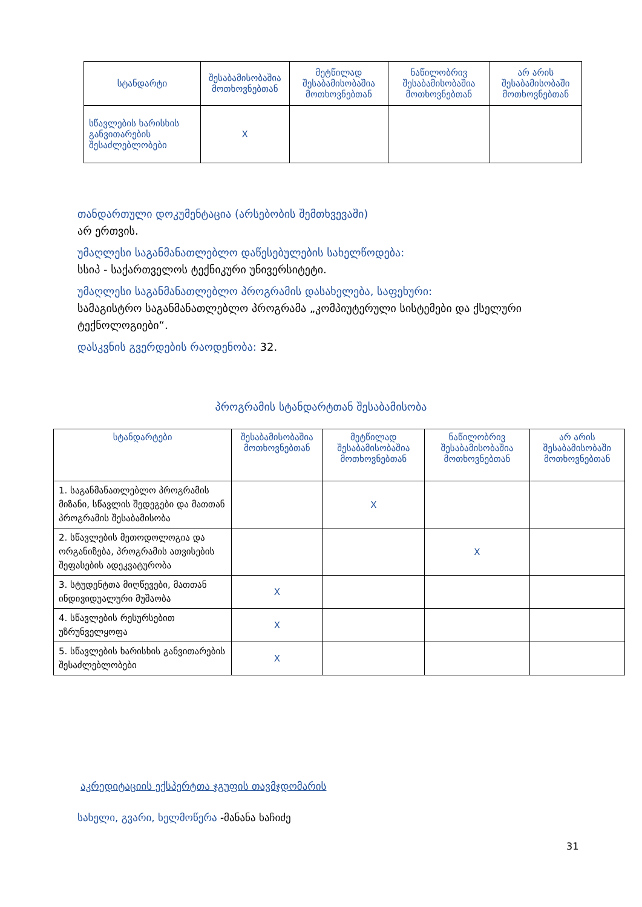| სტანდარტი | შესაბამისობაშია მოთხოვნებთან | მეტწილად შესაბამისობაშია მოთხოვნებთან | ნაწილობრივ შესაბამისობაშია მოთხოვნებთან | არ არის შესაბამისობაში მოთხოვნებთან |
| --- | --- | --- | --- | --- |
| სწავლების ხარისხის განვითარების შესაძლებლობები | X | | | |
თანდართული დოკუმენტაცია (არსებობის შემთხვევაში)
არ ერთვის.
უმაღლესი საგანმანათლებლო დაწესებულების სახელწოდება:
სსიპ - საქართველოს ტექნიკური უნივერსიტეტი.
უმაღლესი საგანმანათლებლო პროგრამის დასახელება, საფეხური:
სამაგისტრო საგანმანათლებლო პროგრამა „კომპიუტერული სისტემები და ქსელური ტექნოლოგიები“.
დასკვნის გვერდების რაოდენობა: 32.
პროგრამის სტანდარტთან შესაბამისობა
| სტანდარტები | შესაბამისობაშია მოთხოვნებთან | მეტწილად შესაბამისობაშია მოთხოვნებთან | ნაწილობრივ შესაბამისობაშია მოთხოვნებთან | არ არის შესაბამისობაში მოთხოვნებთან |
| --- | --- | --- | --- | --- |
| 1. საგანმანათლებლო პროგრამის მიზანი, სწავლის შედეგები და მათთან პროგრამის შესაბამისობა | | X | | |
| 2. სწავლების მეთოდოლოგია და ორგანიზება, პროგრამის ათვისების შეფასების ადეკვატურობა | | | X | |
| 3. სტუდენტთა მიღწევები, მათთან ინდივიდუალური მუშაობა | X | | | |
| 4. სწავლების რესურსებით უზრუნველყოფა | X | | | |
| 5. სწავლების ხარისხის განვითარების შესაძლებლობები | X | | | |
აკრედიტაციის ექსპერტთა ჯგუფის თავმჯდომარის
სახელი, გვარი, ხელმოწერა -მანანა ხაჩიძე
31